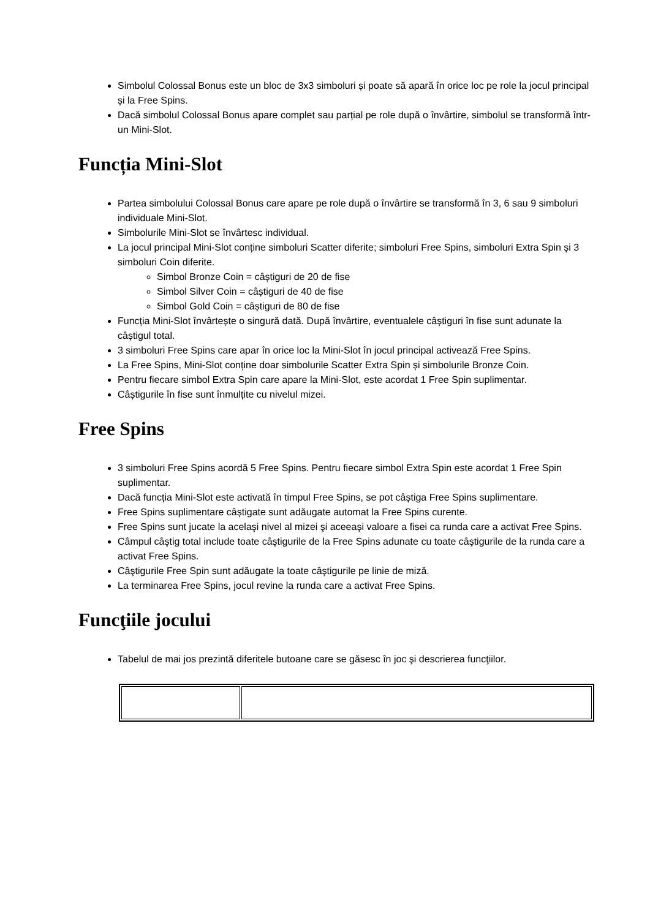Simbolul Colossal Bonus este un bloc de 3x3 simboluri și poate să apară în orice loc pe role la jocul principal și la Free Spins.
Dacă simbolul Colossal Bonus apare complet sau parțial pe role după o învârtire, simbolul se transformă într-un Mini-Slot.
Funcția Mini-Slot
Partea simbolului Colossal Bonus care apare pe role după o învârtire se transformă în 3, 6 sau 9 simboluri individuale Mini-Slot.
Simbolurile Mini-Slot se învârtesc individual.
La jocul principal Mini-Slot conține simboluri Scatter diferite; simboluri Free Spins, simboluri Extra Spin și 3 simboluri Coin diferite.
Simbol Bronze Coin = câștiguri de 20 de fise
Simbol Silver Coin = câștiguri de 40 de fise
Simbol Gold Coin = câștiguri de 80 de fise
Funcția Mini-Slot învârtește o singură dată. După învârtire, eventualele câștiguri în fise sunt adunate la câștigul total.
3 simboluri Free Spins care apar în orice loc la Mini-Slot în jocul principal activează Free Spins.
La Free Spins, Mini-Slot conține doar simbolurile Scatter Extra Spin și simbolurile Bronze Coin.
Pentru fiecare simbol Extra Spin care apare la Mini-Slot, este acordat 1 Free Spin suplimentar.
Câștigurile în fise sunt înmulțite cu nivelul mizei.
Free Spins
3 simboluri Free Spins acordă 5 Free Spins. Pentru fiecare simbol Extra Spin este acordat 1 Free Spin suplimentar.
Dacă funcția Mini-Slot este activată în timpul Free Spins, se pot câștiga Free Spins suplimentare.
Free Spins suplimentare câștigate sunt adăugate automat la Free Spins curente.
Free Spins sunt jucate la acelaşi nivel al mizei şi aceeaşi valoare a fisei ca runda care a activat Free Spins.
Câmpul câştig total include toate câştigurile de la Free Spins adunate cu toate câştigurile de la runda care a activat Free Spins.
Câştigurile Free Spin sunt adăugate la toate câştigurile pe linie de miză.
La terminarea Free Spins, jocul revine la runda care a activat Free Spins.
Funcţiile jocului
Tabelul de mai jos prezintă diferitele butoane care se găsesc în joc şi descrierea funcţiilor.